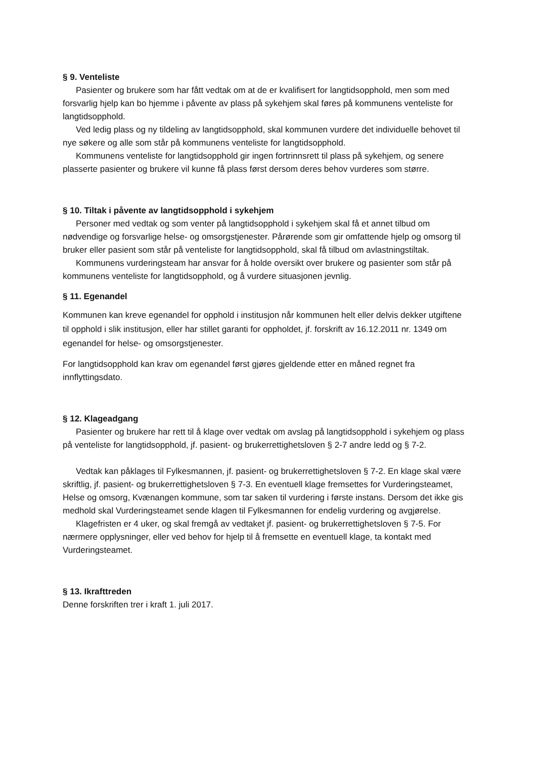§ 9. Venteliste
Pasienter og brukere som har fått vedtak om at de er kvalifisert for langtidsopphold, men som med forsvarlig hjelp kan bo hjemme i påvente av plass på sykehjem skal føres på kommunens venteliste for langtidsopphold.
Ved ledig plass og ny tildeling av langtidsopphold, skal kommunen vurdere det individuelle behovet til nye søkere og alle som står på kommunens venteliste for langtidsopphold.
Kommunens venteliste for langtidsopphold gir ingen fortrinnsrett til plass på sykehjem, og senere plasserte pasienter og brukere vil kunne få plass først dersom deres behov vurderes som større.
§ 10. Tiltak i påvente av langtidsopphold i sykehjem
Personer med vedtak og som venter på langtidsopphold i sykehjem skal få et annet tilbud om nødvendige og forsvarlige helse- og omsorgstjenester. Pårørende som gir omfattende hjelp og omsorg til bruker eller pasient som står på venteliste for langtidsopphold, skal få tilbud om avlastningstiltak.
Kommunens vurderingsteam har ansvar for å holde oversikt over brukere og pasienter som står på kommunens venteliste for langtidsopphold, og å vurdere situasjonen jevnlig.
§ 11. Egenandel
Kommunen kan kreve egenandel for opphold i institusjon når kommunen helt eller delvis dekker utgiftene til opphold i slik institusjon, eller har stillet garanti for oppholdet, jf. forskrift av 16.12.2011 nr. 1349 om egenandel for helse- og omsorgstjenester.
For langtidsopphold kan krav om egenandel først gjøres gjeldende etter en måned regnet fra innflyttingsdato.
§ 12. Klageadgang
Pasienter og brukere har rett til å klage over vedtak om avslag på langtidsopphold i sykehjem og plass på venteliste for langtidsopphold, jf. pasient- og brukerrettighetsloven § 2-7 andre ledd og § 7-2.
Vedtak kan påklages til Fylkesmannen, jf. pasient- og brukerrettighetsloven § 7-2. En klage skal være skriftlig, jf. pasient- og brukerrettighetsloven § 7-3. En eventuell klage fremsettes for Vurderingsteamet, Helse og omsorg, Kvænangen kommune, som tar saken til vurdering i første instans. Dersom det ikke gis medhold skal Vurderingsteamet sende klagen til Fylkesmannen for endelig vurdering og avgjørelse.
Klagefristen er 4 uker, og skal fremgå av vedtaket jf. pasient- og brukerrettighetsloven § 7-5. For nærmere opplysninger, eller ved behov for hjelp til å fremsette en eventuell klage, ta kontakt med Vurderingsteamet.
§ 13. Ikrafttreden
Denne forskriften trer i kraft 1. juli 2017.